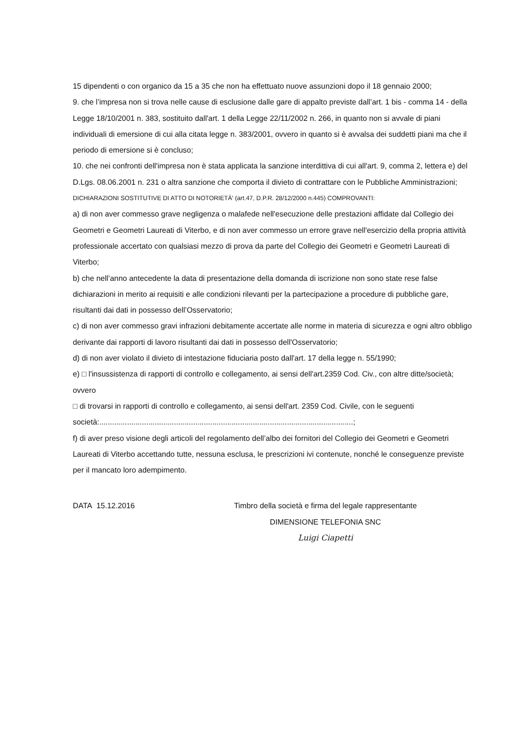15 dipendenti o con organico da 15 a 35 che non ha effettuato nuove assunzioni dopo il 18 gennaio 2000;
9. che l’impresa non si trova nelle cause di esclusione dalle gare di appalto previste dall’art. 1 bis - comma 14 - della Legge 18/10/2001 n. 383, sostituito dall'art. 1 della Legge 22/11/2002 n. 266, in quanto non si avvale di piani individuali di emersione di cui alla citata legge n. 383/2001, ovvero in quanto si è avvalsa dei suddetti piani ma che il periodo di emersione si è concluso;
10. che nei confronti dell'impresa non è stata applicata la sanzione interdittiva di cui all'art. 9, comma 2, lettera e) del D.Lgs. 08.06.2001 n. 231 o altra sanzione che comporta il divieto di contrattare con le Pubbliche Amministrazioni;
DICHIARAZIONI SOSTITUTIVE DI ATTO DI NOTORIETÀ' (art.47, D.P.R. 28/12/2000 n.445) COMPROVANTI:
a) di non aver commesso grave negligenza o malafede nell'esecuzione delle prestazioni affidate dal Collegio dei Geometri e Geometri Laureati di Viterbo, e di non aver commesso un errore grave nell'esercizio della propria attività professionale accertato con qualsiasi mezzo di prova da parte del Collegio dei Geometri e Geometri Laureati di Viterbo;
b) che nell’anno antecedente la data di presentazione della domanda di iscrizione non sono state rese false dichiarazioni in merito ai requisiti e alle condizioni rilevanti per la partecipazione a procedure di pubbliche gare, risultanti dai dati in possesso dell’Osservatorio;
c) di non aver commesso gravi infrazioni debitamente accertate alle norme in materia di sicurezza e ogni altro obbligo derivante dai rapporti di lavoro risultanti dai dati in possesso dell'Osservatorio;
d) di non aver violato il divieto di intestazione fiduciaria posto dall'art. 17 della legge n. 55/1990;
e) □ l'insussistenza di rapporti di controllo e collegamento, ai sensi dell'art.2359 Cod. Civ., con altre ditte/società; ovvero
□ di trovarsi in rapporti di controllo e collegamento, ai sensi dell'art. 2359 Cod. Civile, con le seguenti
società:.......................................................................................................................;
f) di aver preso visione degli articoli del regolamento dell’albo dei fornitori del Collegio dei Geometri e Geometri Laureati di Viterbo accettando tutte, nessuna esclusa, le prescrizioni ivi contenute, nonché le conseguenze previste per il mancato loro adempimento.
DATA 15.12.2016 Timbro della società e firma del legale rappresentante
DIMENSIONE TELEFONIA SNC
Luigi Ciapetti